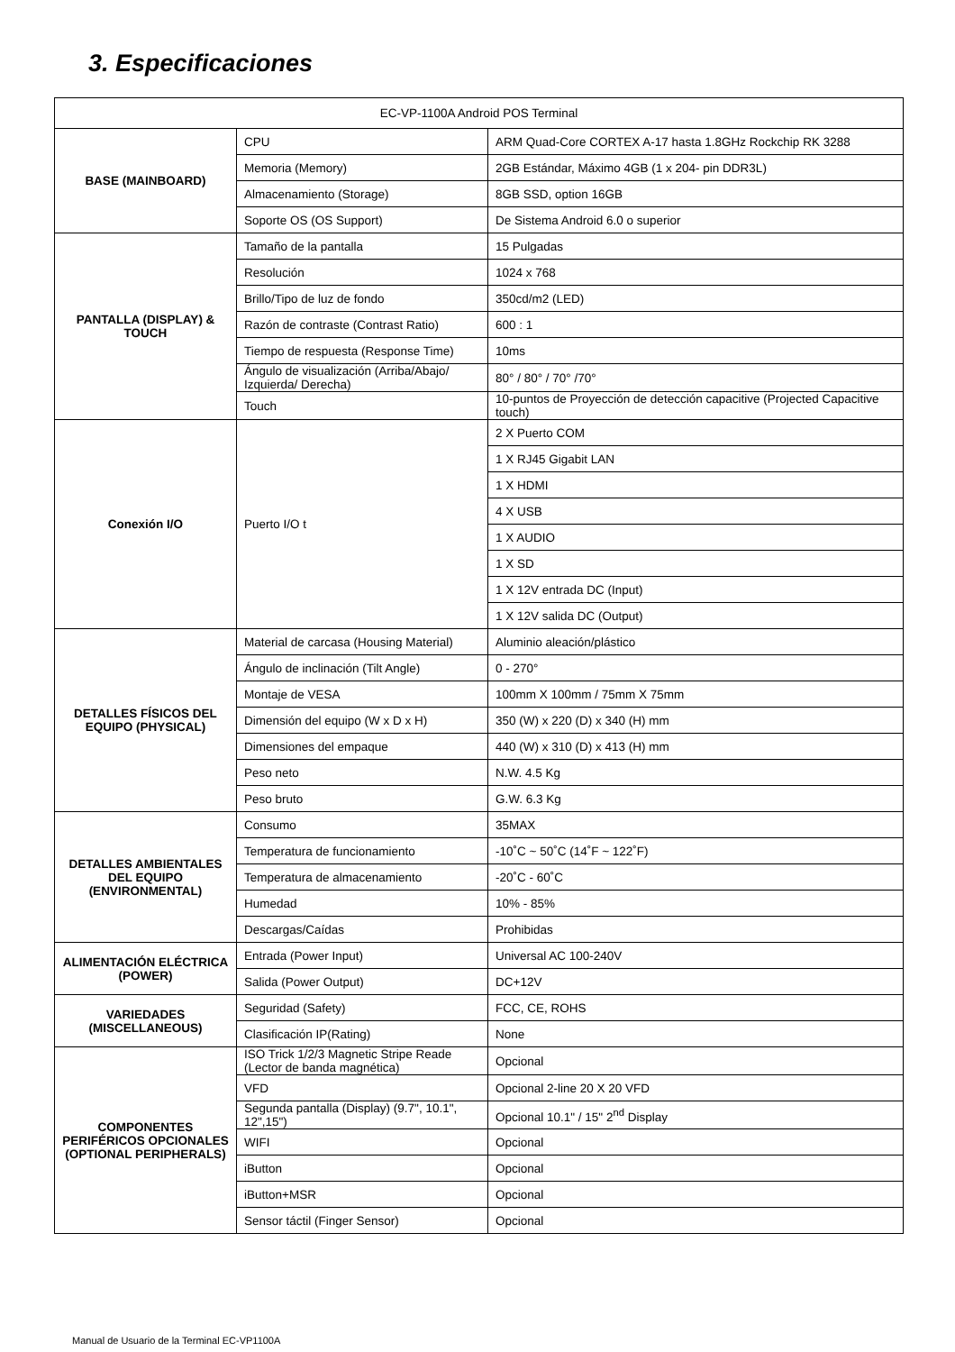3. Especificaciones
| EC-VP-1100A Android POS Terminal | | |
| --- | --- | --- |
| BASE (MAINBOARD) | CPU | ARM Quad-Core CORTEX A-17 hasta 1.8GHz Rockchip RK 3288 |
| | Memoria (Memory) | 2GB Estándar, Máximo 4GB (1 x 204- pin DDR3L) |
| | Almacenamiento (Storage) | 8GB SSD, option 16GB |
| | Soporte OS (OS Support) | De Sistema Android 6.0 o superior |
| PANTALLA (DISPLAY) & TOUCH | Tamaño de la pantalla | 15 Pulgadas |
| | Resolución | 1024 x 768 |
| | Brillo/Tipo de luz de fondo | 350cd/m2 (LED) |
| | Razón de contraste (Contrast Ratio) | 600 : 1 |
| | Tiempo de respuesta (Response Time) | 10ms |
| | Ángulo de visualización (Arriba/Abajo/ Izquierda/ Derecha) | 80° / 80° / 70° /70° |
| | Touch | 10-puntos de Proyección de detección capacitive (Projected Capacitive touch) |
| Conexión I/O | Puerto I/O t | 2 X Puerto COM |
| | | 1 X RJ45 Gigabit LAN |
| | | 1 X HDMI |
| | | 4 X USB |
| | | 1 X AUDIO |
| | | 1 X SD |
| | | 1 X 12V entrada DC (Input) |
| | | 1 X 12V salida DC (Output) |
| DETALLES FÍSICOS DEL EQUIPO (PHYSICAL) | Material de carcasa (Housing Material) | Aluminio aleación/plástico |
| | Ángulo de inclinación (Tilt Angle) | 0 - 270° |
| | Montaje de VESA | 100mm X 100mm / 75mm X 75mm |
| | Dimensión del equipo (W x D x H) | 350 (W) x 220 (D) x 340 (H) mm |
| | Dimensiones del empaque | 440 (W) x 310 (D) x 413 (H) mm |
| | Peso neto | N.W. 4.5 Kg |
| | Peso bruto | G.W. 6.3 Kg |
| DETALLES AMBIENTALES DEL EQUIPO (ENVIRONMENTAL) | Consumo | 35MAX |
| | Temperatura de funcionamiento | -10˚C ~ 50˚C (14˚F ~ 122˚F) |
| | Temperatura de almacenamiento | -20˚C - 60˚C |
| | Humedad | 10% - 85% |
| | Descargas/Caídas | Prohibidas |
| ALIMENTACIÓN ELÉCTRICA (POWER) | Entrada (Power Input) | Universal AC 100-240V |
| | Salida (Power Output) | DC+12V |
| VARIEDADES (MISCELLANEOUS) | Seguridad (Safety) | FCC, CE, ROHS |
| | Clasificación IP(Rating) | None |
| COMPONENTES PERIFÉRICOS OPCIONALES (OPTIONAL PERIPHERALS) | ISO Trick 1/2/3 Magnetic Stripe Reade (Lector de banda magnética) | Opcional |
| | VFD | Opcional 2-line 20 X 20 VFD |
| | Segunda pantalla (Display) (9.7", 10.1", 12",15") | Opcional 10.1" / 15" 2<sup>nd</sup> Display |
| | WIFI | Opcional |
| | iButton | Opcional |
| | iButton+MSR | Opcional |
| | Sensor táctil (Finger Sensor) | Opcional |
Manual de Usuario de la Terminal EC-VP1100A